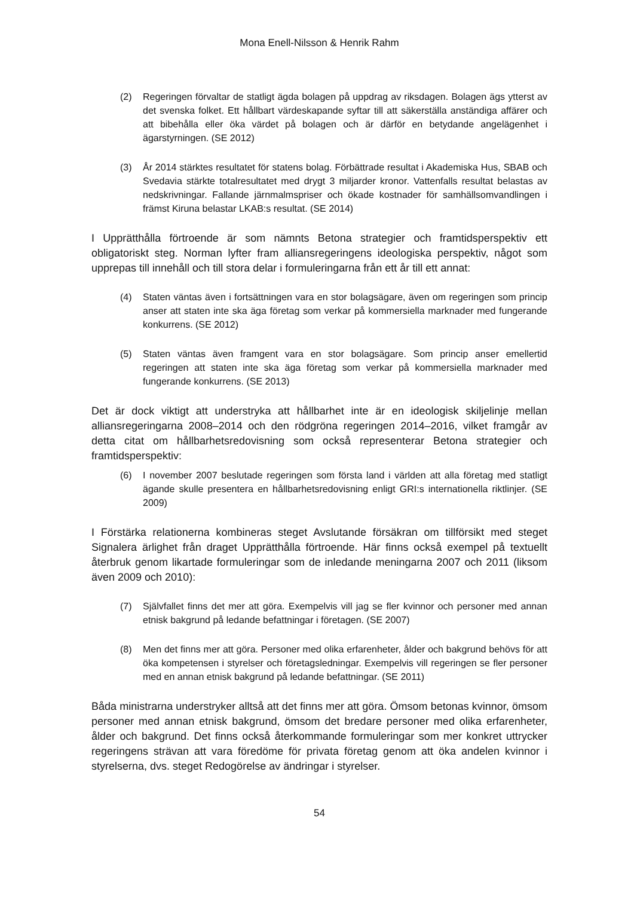Mona Enell-Nilsson & Henrik Rahm
(2) Regeringen förvaltar de statligt ägda bolagen på uppdrag av riksdagen. Bolagen ägs ytterst av det svenska folket. Ett hållbart värdeskapande syftar till att säkerställa anständiga affärer och att bibehålla eller öka värdet på bolagen och är därför en betydande angelägenhet i ägarstyrningen. (SE 2012)
(3) År 2014 stärktes resultatet för statens bolag. Förbättrade resultat i Akademiska Hus, SBAB och Svedavia stärkte totalresultatet med drygt 3 miljarder kronor. Vattenfalls resultat belastas av nedskrivningar. Fallande järnmalmspriser och ökade kostnader för samhällsomvandlingen i främst Kiruna belastar LKAB:s resultat. (SE 2014)
I Upprätthålla förtroende är som nämnts Betona strategier och framtidsperspektiv ett obligatoriskt steg. Norman lyfter fram alliansregeringens ideologiska perspektiv, något som upprepas till innehåll och till stora delar i formuleringarna från ett år till ett annat:
(4) Staten väntas även i fortsättningen vara en stor bolagsägare, även om regeringen som princip anser att staten inte ska äga företag som verkar på kommersiella marknader med fungerande konkurrens. (SE 2012)
(5) Staten väntas även framgent vara en stor bolagsägare. Som princip anser emellertid regeringen att staten inte ska äga företag som verkar på kommersiella marknader med fungerande konkurrens. (SE 2013)
Det är dock viktigt att understryka att hållbarhet inte är en ideologisk skiljelinje mellan alliansregeringarna 2008–2014 och den rödgröna regeringen 2014–2016, vilket framgår av detta citat om hållbarhetsredovisning som också representerar Betona strategier och framtidsperspektiv:
(6) I november 2007 beslutade regeringen som första land i världen att alla företag med statligt ägande skulle presentera en hållbarhetsredovisning enligt GRI:s internationella riktlinjer. (SE 2009)
I Förstärka relationerna kombineras steget Avslutande försäkran om tillförsikt med steget Signalera ärlighet från draget Upprätthålla förtroende. Här finns också exempel på textuellt återbruk genom likartade formuleringar som de inledande meningarna 2007 och 2011 (liksom även 2009 och 2010):
(7) Självfallet finns det mer att göra. Exempelvis vill jag se fler kvinnor och personer med annan etnisk bakgrund på ledande befattningar i företagen. (SE 2007)
(8) Men det finns mer att göra. Personer med olika erfarenheter, ålder och bakgrund behövs för att öka kompetensen i styrelser och företagsledningar. Exempelvis vill regeringen se fler personer med en annan etnisk bakgrund på ledande befattningar. (SE 2011)
Båda ministrarna understryker alltså att det finns mer att göra. Ömsom betonas kvinnor, ömsom personer med annan etnisk bakgrund, ömsom det bredare personer med olika erfarenheter, ålder och bakgrund. Det finns också återkommande formuleringar som mer konkret uttrycker regeringens strävan att vara föredöme för privata företag genom att öka andelen kvinnor i styrelserna, dvs. steget Redogörelse av ändringar i styrelser.
54